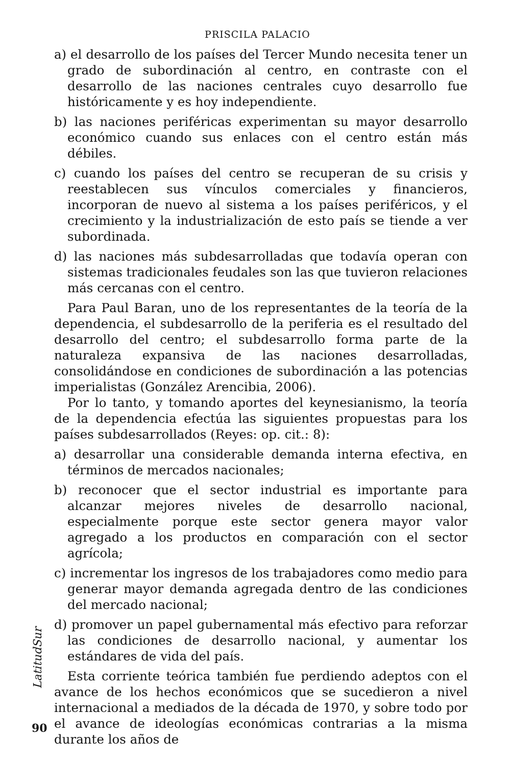PRISCILA PALACIO
a) el desarrollo de los países del Tercer Mundo necesita tener un grado de subordinación al centro, en contraste con el desarrollo de las naciones centrales cuyo desarrollo fue históricamente y es hoy independiente.
b) las naciones periféricas experimentan su mayor desarrollo económico cuando sus enlaces con el centro están más débiles.
c) cuando los países del centro se recuperan de su crisis y reestablecen sus vínculos comerciales y financieros, incorporan de nuevo al sistema a los países periféricos, y el crecimiento y la industrialización de esto país se tiende a ver subordinada.
d) las naciones más subdesarrolladas que todavía operan con sistemas tradicionales feudales son las que tuvieron relaciones más cercanas con el centro.
Para Paul Baran, uno de los representantes de la teoría de la dependencia, el subdesarrollo de la periferia es el resultado del desarrollo del centro; el subdesarrollo forma parte de la naturaleza expansiva de las naciones desarrolladas, consolidándose en condiciones de subordinación a las potencias imperialistas (González Arencibia, 2006).
Por lo tanto, y tomando aportes del keynesianismo, la teoría de la dependencia efectúa las siguientes propuestas para los países subdesarrollados (Reyes: op. cit.: 8):
a) desarrollar una considerable demanda interna efectiva, en términos de mercados nacionales;
b) reconocer que el sector industrial es importante para alcanzar mejores niveles de desarrollo nacional, especialmente porque este sector genera mayor valor agregado a los productos en comparación con el sector agrícola;
c) incrementar los ingresos de los trabajadores como medio para generar mayor demanda agregada dentro de las condiciones del mercado nacional;
d) promover un papel gubernamental más efectivo para reforzar las condiciones de desarrollo nacional, y aumentar los estándares de vida del país.
Esta corriente teórica también fue perdiendo adeptos con el avance de los hechos económicos que se sucedieron a nivel internacional a mediados de la década de 1970, y sobre todo por el avance de ideologías económicas contrarias a la misma durante los años de
LatitudSur
90